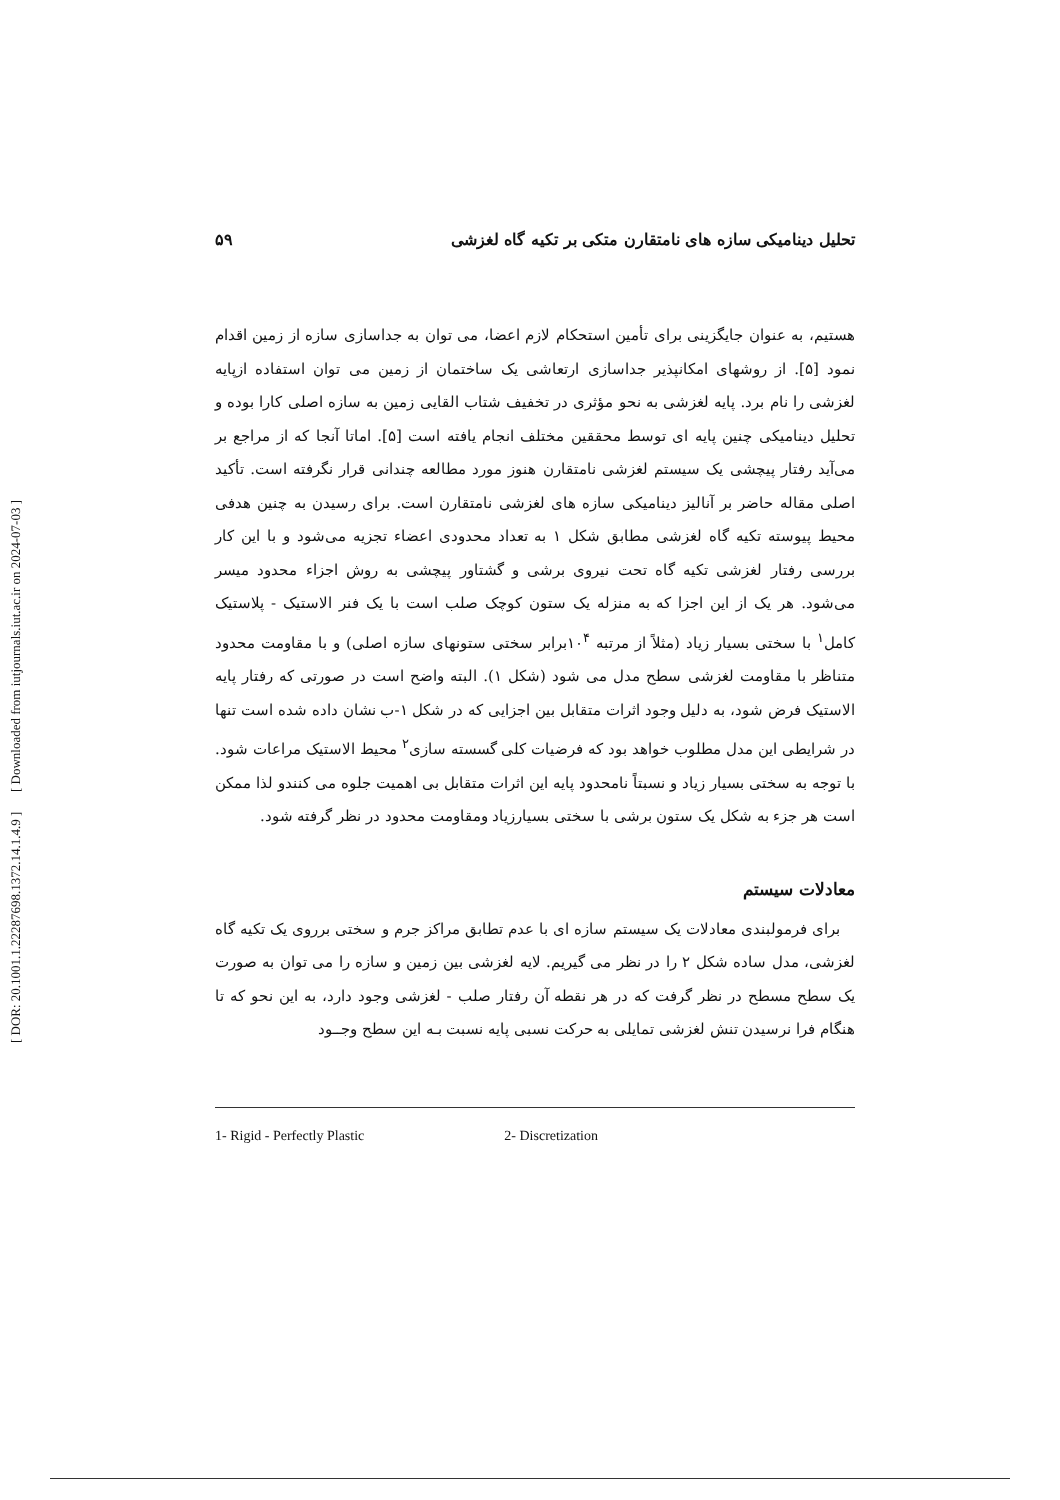[ DOR: 20.1001.1.22287698.1372.14.1.4.9 ] [ Downloaded from iutjournals.iut.ac.ir on 2024-07-03 ]
تحلیل دینامیکی سازه های نامتقارن متکی بر تکیه گاه لغزشی ۵۹
هستیم، به عنوان جایگزینی برای تأمین استحکام لازم اعضا، می توان به جداسازی سازه از زمین اقدام نمود [۵]. از روشهای امکانپذیر جداسازی ارتعاشی یک ساختمان از زمین می توان استفاده ازپایه لغزشی را نام برد. پایه لغزشی به نحو مؤثری در تخفیف شتاب القایی زمین به سازه اصلی کارا بوده و تحلیل دینامیکی چنین پایه ای توسط محققین مختلف انجام یافته است [۵]. اماتا آنجا که از مراجع بر می‌آید رفتار پیچشی یک سیستم لغزشی نامتقارن هنوز مورد مطالعه چندانی قرار نگرفته است. تأکید اصلی مقاله حاضر بر آنالیز دینامیکی سازه های لغزشی نامتقارن است. برای رسیدن به چنین هدفی محیط پیوسته تکیه گاه لغزشی مطابق شکل ۱ به تعداد محدودی اعضاء تجزیه می‌شود و با این کار بررسی رفتار لغزشی تکیه گاه تحت نیروی برشی و گشتاور پیچشی به روش اجزاء محدود میسر می‌شود. هر یک از این اجزا که به منزله یک ستون کوچک صلب است با یک فنر الاستیک - پلاستیک کامل<sup>۱</sup> با سختی بسیار زیاد (مثلاً از مرتبه ۱۰<sup>۴</sup>برابر سختی ستونهای سازه اصلی) و با مقاومت محدود متناظر با مقاومت لغزشی سطح مدل می شود (شکل ۱). البته واضح است در صورتی که رفتار پایه الاستیک فرض شود، به دلیل وجود اثرات متقابل بین اجزایی که در شکل ۱-ب نشان داده شده است تنها در شرایطی این مدل مطلوب خواهد بود که فرضیات کلی گسسته سازی<sup>۲</sup> محیط الاستیک مراعات شود. با توجه به سختی بسیار زیاد و نسبتاً نامحدود پایه این اثرات متقابل بی اهمیت جلوه می کنندو لذا ممکن است هر جزء به شکل یک ستون برشی با سختی بسیارزیاد ومقاومت محدود در نظر گرفته شود.
معادلات سیستم
برای فرمولبندی معادلات یک سیستم سازه ای با عدم تطابق مراکز جرم و سختی برروی یک تکیه گاه لغزشی، مدل ساده شکل ۲ را در نظر می گیریم. لایه لغزشی بین زمین و سازه را می توان به صورت یک سطح مسطح در نظر گرفت که در هر نقطه آن رفتار صلب - لغزشی وجود دارد، به این نحو که تا هنگام فرا نرسیدن تنش لغزشی تمایلی به حرکت نسبی پایه نسبت بـه این سطح وجــود
1- Rigid - Perfectly Plastic 2- Discretization